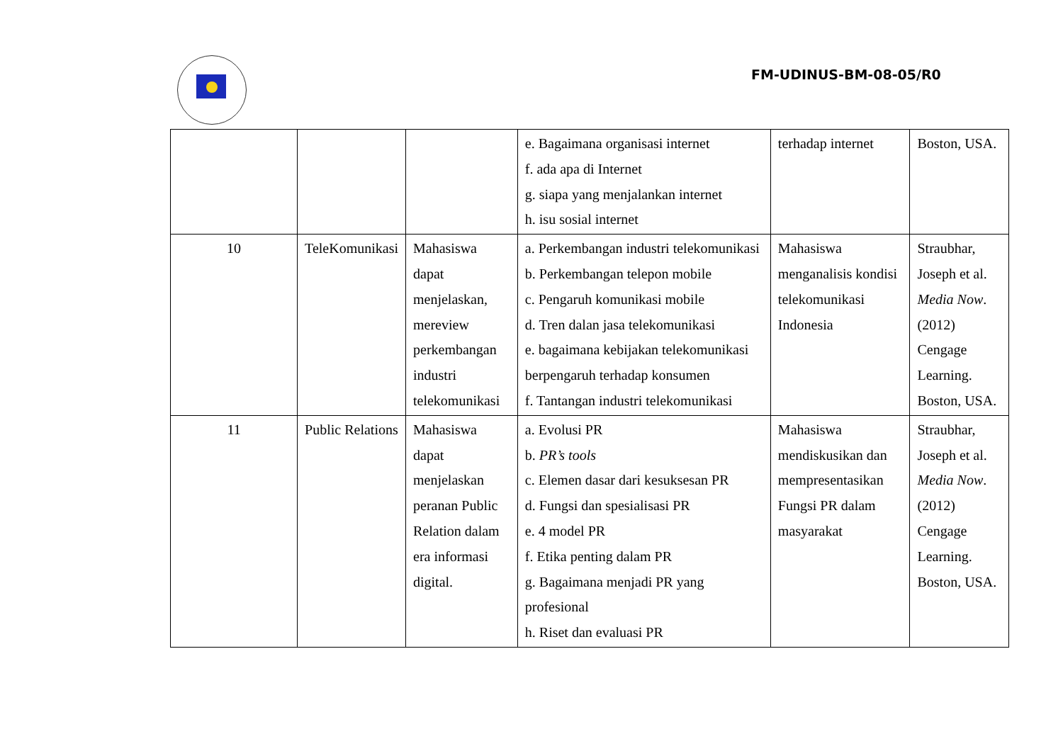FM-UDINUS-BM-08-05/R0
| | | | e. Bagaimana organisasi internet f. ada apa di Internet g. siapa yang menjalankan internet h. isu sosial internet | terhadap internet | Boston, USA. |
| 10 | TeleKomunikasi | Mahasiswa dapat menjelaskan, mereview perkembangan industri telekomunikasi | a. Perkembangan industri telekomunikasi b. Perkembangan telepon mobile c. Pengaruh komunikasi mobile d. Tren dalan jasa telekomunikasi e. bagaimana kebijakan telekomunikasi berpengaruh terhadap konsumen f. Tantangan industri telekomunikasi | Mahasiswa menganalisis kondisi telekomunikasi Indonesia | Straubhar, Joseph et al. Media Now .(2012) Cengage Learning. Boston, USA. |
| 11 | Public Relations | Mahasiswa dapat menjelaskan peranan Public Relation dalam era informasi digital. | a. Evolusi PR b. PR’s tools c. Elemen dasar dari kesuksesan PR d. Fungsi dan spesialisasi PR e. 4 model PR f. Etika penting dalam PR g. Bagaimana menjadi PR yang profesional h. Riset dan evaluasi PR | Mahasiswa mendiskusikan dan mempresentasikan Fungsi PR dalam masyarakat | Straubhar, Joseph et al. Media Now .(2012) Cengage Learning. Boston, USA. |